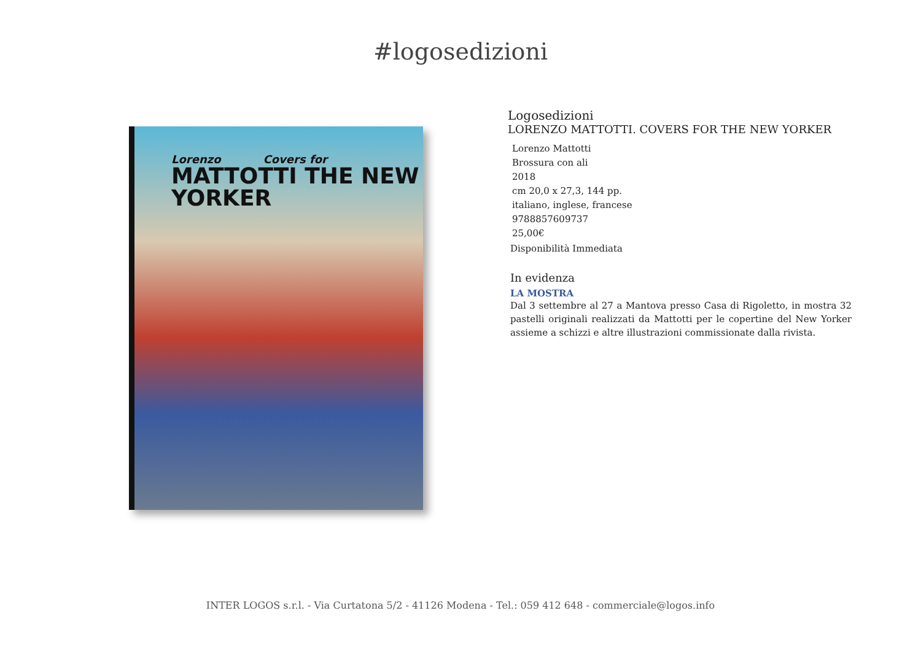#logosedizioni
Lorenzo Covers for
MATTOTTI THE NEW YORKER
Logosedizioni
LORENZO MATTOTTI. COVERS FOR THE NEW YORKER
Lorenzo Mattotti
Brossura con ali
2018
cm 20,0 x 27,3, 144 pp.
italiano, inglese, francese
9788857609737
25,00€
Disponibilità Immediata
In evidenza
LA MOSTRA
Dal 3 settembre al 27 a Mantova presso Casa di Rigoletto, in mostra 32 pastelli originali realizzati da Mattotti per le copertine del New Yorker assieme a schizzi e altre illustrazioni commissionate dalla rivista.
INTER LOGOS s.r.l. - Via Curtatona 5/2 - 41126 Modena - Tel.: 059 412 648 - commerciale@logos.info